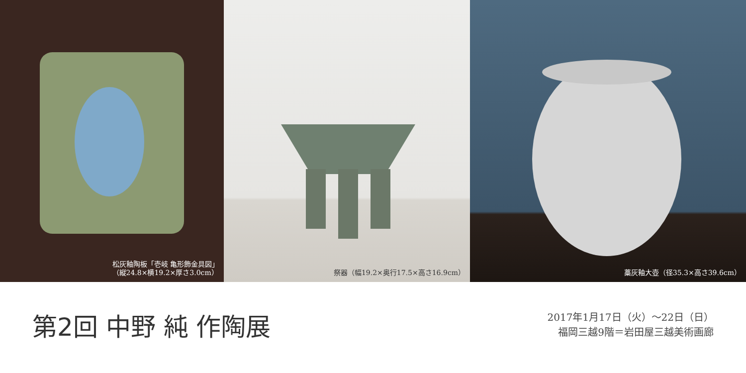松灰釉陶板「壱岐 亀形飾金具図」
（縦24.8×横19.2×厚さ3.0cm）
祭器（幅19.2×奥行17.5×高さ16.9cm） 藁灰釉大壺（径35.3×高さ39.6cm）
第2回 中野 純 作陶展
2017年1月17日（火）～22日（日）
福岡三越9階＝岩田屋三越美術画廊